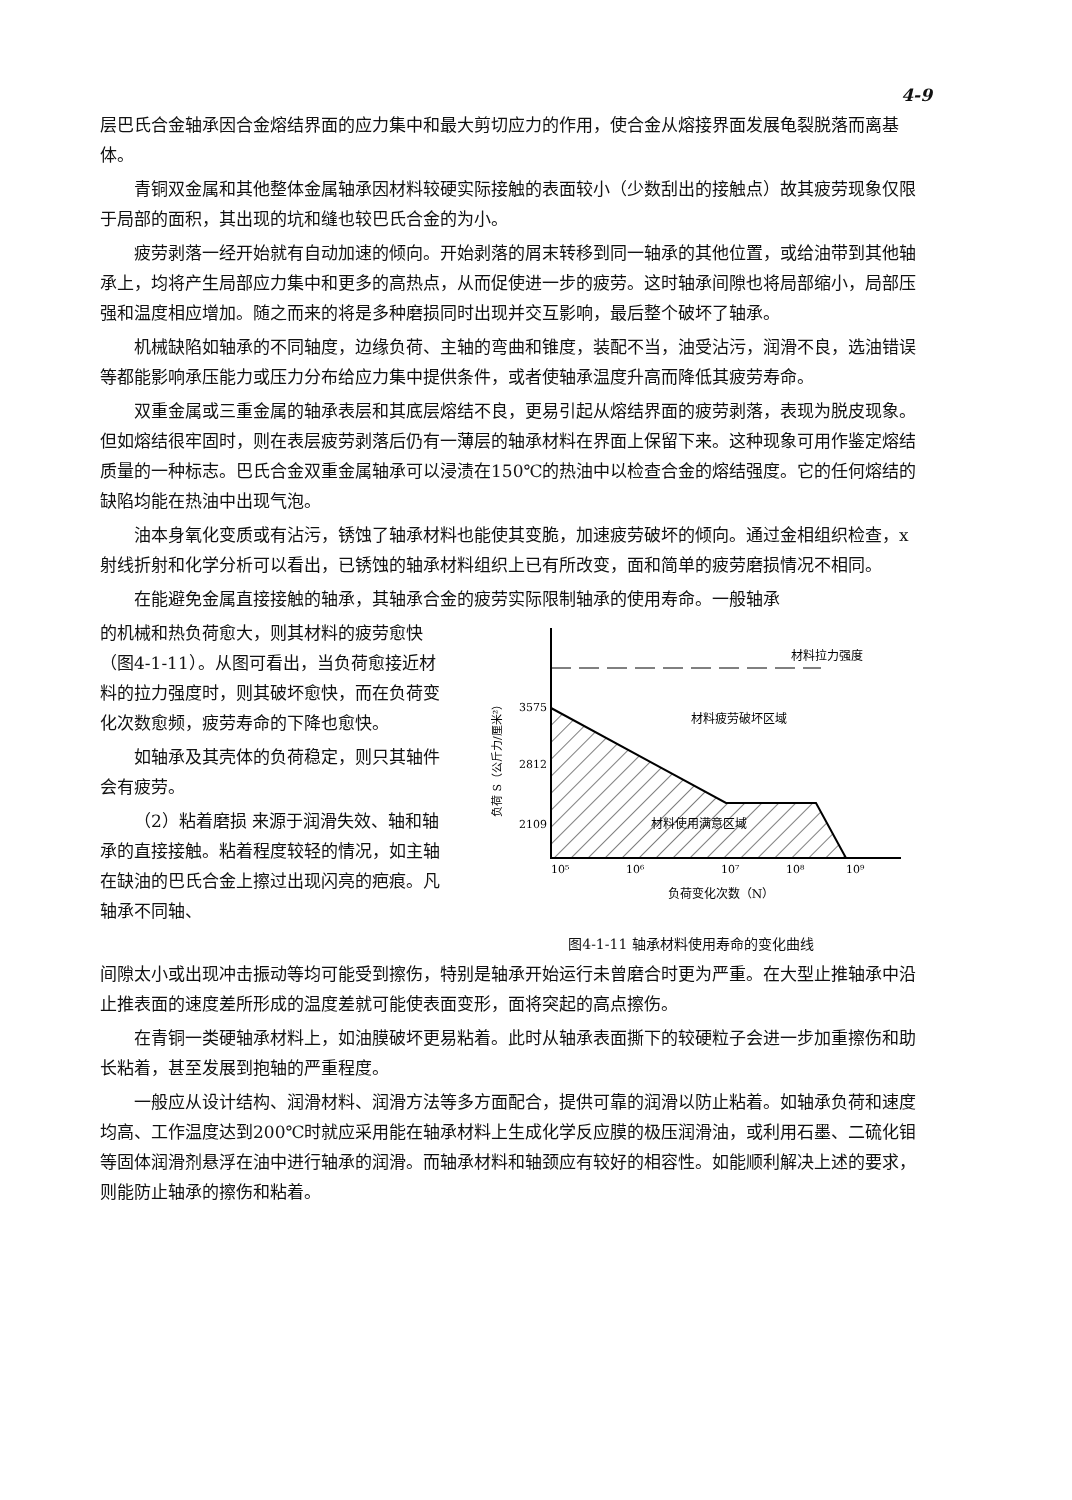4-9
层巴氏合金轴承因合金熔结界面的应力集中和最大剪切应力的作用，使合金从熔接界面发展龟裂脱落而离基体。
青铜双金属和其他整体金属轴承因材料较硬实际接触的表面较小（少数刮出的接触点）故其疲劳现象仅限于局部的面积，其出现的坑和缝也较巴氏合金的为小。
疲劳剥落一经开始就有自动加速的倾向。开始剥落的屑末转移到同一轴承的其他位置，或给油带到其他轴承上，均将产生局部应力集中和更多的高热点，从而促使进一步的疲劳。这时轴承间隙也将局部缩小，局部压强和温度相应增加。随之而来的将是多种磨损同时出现并交互影响，最后整个破坏了轴承。
机械缺陷如轴承的不同轴度，边缘负荷、主轴的弯曲和锥度，装配不当，油受沾污，润滑不良，选油错误等都能影响承压能力或压力分布给应力集中提供条件，或者使轴承温度升高而降低其疲劳寿命。
双重金属或三重金属的轴承表层和其底层熔结不良，更易引起从熔结界面的疲劳剥落，表现为脱皮现象。但如熔结很牢固时，则在表层疲劳剥落后仍有一薄层的轴承材料在界面上保留下来。这种现象可用作鉴定熔结质量的一种标志。巴氏合金双重金属轴承可以浸渍在150℃的热油中以检查合金的熔结强度。它的任何熔结的缺陷均能在热油中出现气泡。
油本身氧化变质或有沾污，锈蚀了轴承材料也能使其变脆，加速疲劳破坏的倾向。通过金相组织检查，x射线折射和化学分析可以看出，已锈蚀的轴承材料组织上已有所改变，面和简单的疲劳磨损情况不相同。
在能避免金属直接接触的轴承，其轴承合金的疲劳实际限制轴承的使用寿命。一般轴承
的机械和热负荷愈大，则其材料的疲劳愈快（图4-1-11）。从图可看出，当负荷愈接近材料的拉力强度时，则其破坏愈快，而在负荷变化次数愈频，疲劳寿命的下降也愈快。
如轴承及其壳体的负荷稳定，则只其轴件会有疲劳。
（2）粘着磨损 来源于润滑失效、轴和轴承的直接接触。粘着程度较轻的情况，如主轴在缺油的巴氏合金上擦过出现闪亮的疤痕。凡轴承不同轴、
材料拉力强度
材料疲劳破坏区域
材料使用满意区域
3575
2812
2109
负荷 S（公斤力/厘米²）
10⁵
10⁶
10⁷
10⁸
10⁹
负荷变化次数（N）
图4-1-11 轴承材料使用寿命的变化曲线
间隙太小或出现冲击振动等均可能受到擦伤，特别是轴承开始运行未曾磨合时更为严重。在大型止推轴承中沿止推表面的速度差所形成的温度差就可能使表面变形，面将突起的高点擦伤。
在青铜一类硬轴承材料上，如油膜破坏更易粘着。此时从轴承表面撕下的较硬粒子会进一步加重擦伤和助长粘着，甚至发展到抱轴的严重程度。
一般应从设计结构、润滑材料、润滑方法等多方面配合，提供可靠的润滑以防止粘着。如轴承负荷和速度均高、工作温度达到200℃时就应采用能在轴承材料上生成化学反应膜的极压润滑油，或利用石墨、二硫化钼等固体润滑剂悬浮在油中进行轴承的润滑。而轴承材料和轴颈应有较好的相容性。如能顺利解决上述的要求，则能防止轴承的擦伤和粘着。